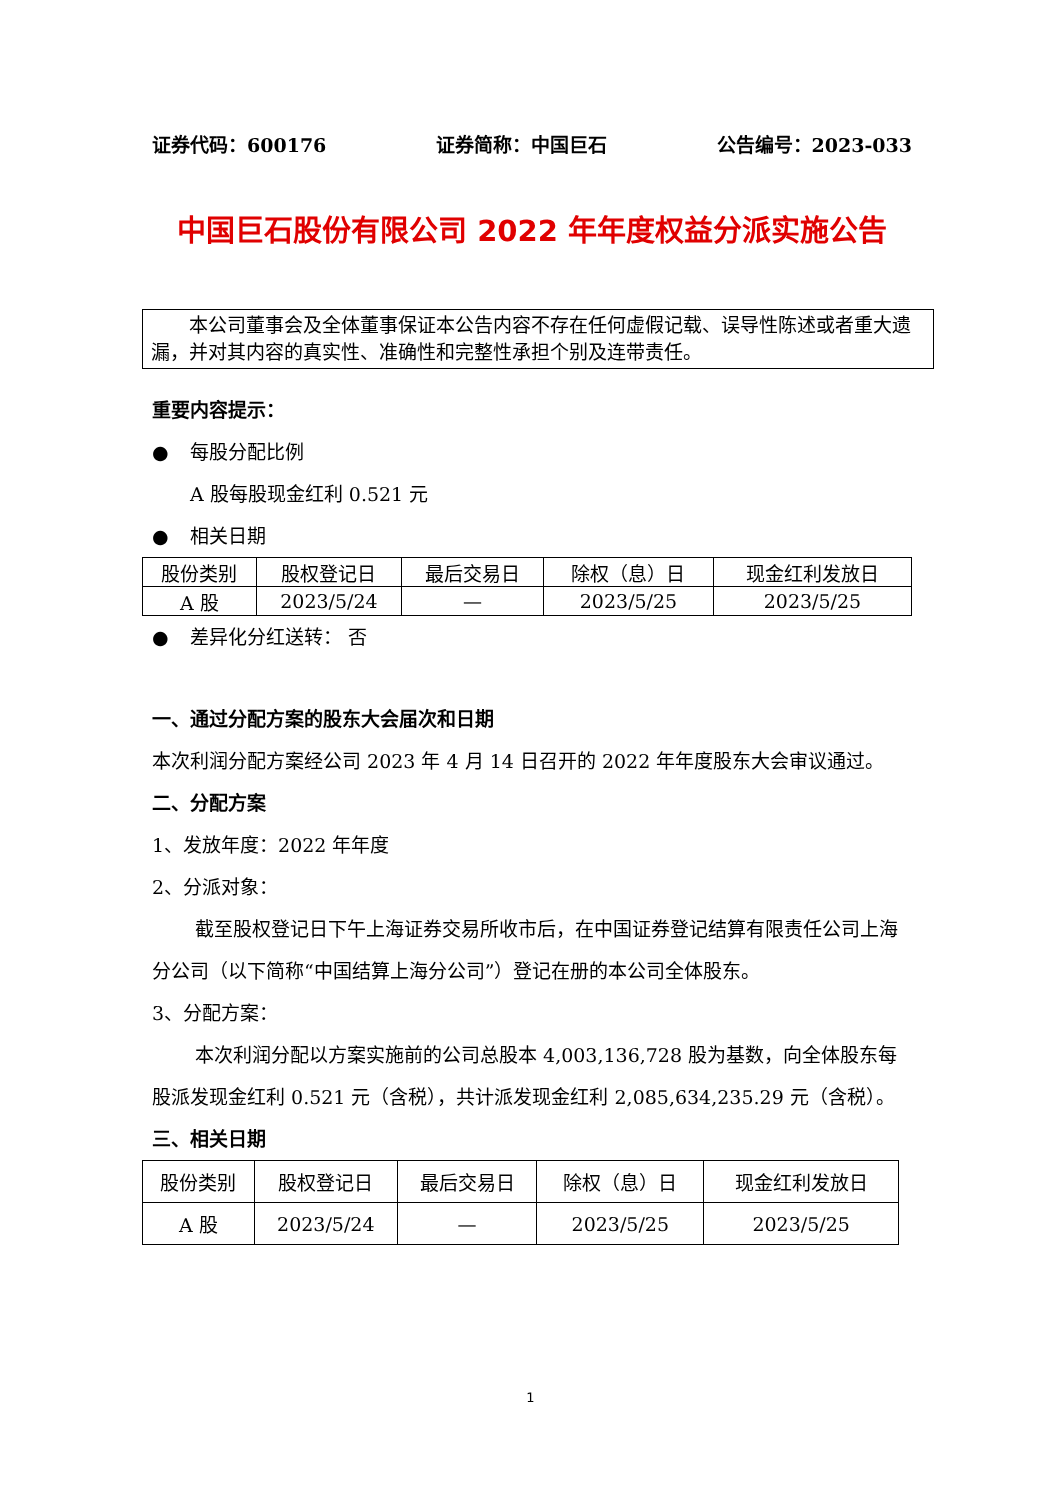证券代码：600176 证券简称：中国巨石 公告编号：2023-033
中国巨石股份有限公司 2022 年年度权益分派实施公告
本公司董事会及全体董事保证本公告内容不存在任何虚假记载、误导性陈述或者重大遗漏，并对其内容的真实性、准确性和完整性承担个别及连带责任。
重要内容提示：
● 每股分配比例
A 股每股现金红利 0.521 元
● 相关日期
| 股份类别 | 股权登记日 | 最后交易日 | 除权（息）日 | 现金红利发放日 |
| A 股 | 2023/5/24 | — | 2023/5/25 | 2023/5/25 |
● 差异化分红送转： 否
一、通过分配方案的股东大会届次和日期
本次利润分配方案经公司 2023 年 4 月 14 日召开的 2022 年年度股东大会审议通过。
二、分配方案
1、发放年度：2022 年年度
2、分派对象：
截至股权登记日下午上海证券交易所收市后，在中国证券登记结算有限责任公司上海分公司（以下简称“中国结算上海分公司”）登记在册的本公司全体股东。
3、分配方案：
本次利润分配以方案实施前的公司总股本 4,003,136,728 股为基数，向全体股东每股派发现金红利 0.521 元（含税），共计派发现金红利 2,085,634,235.29 元（含税）。
三、相关日期
| 股份类别 | 股权登记日 | 最后交易日 | 除权（息）日 | 现金红利发放日 |
| A 股 | 2023/5/24 | — | 2023/5/25 | 2023/5/25 |
1